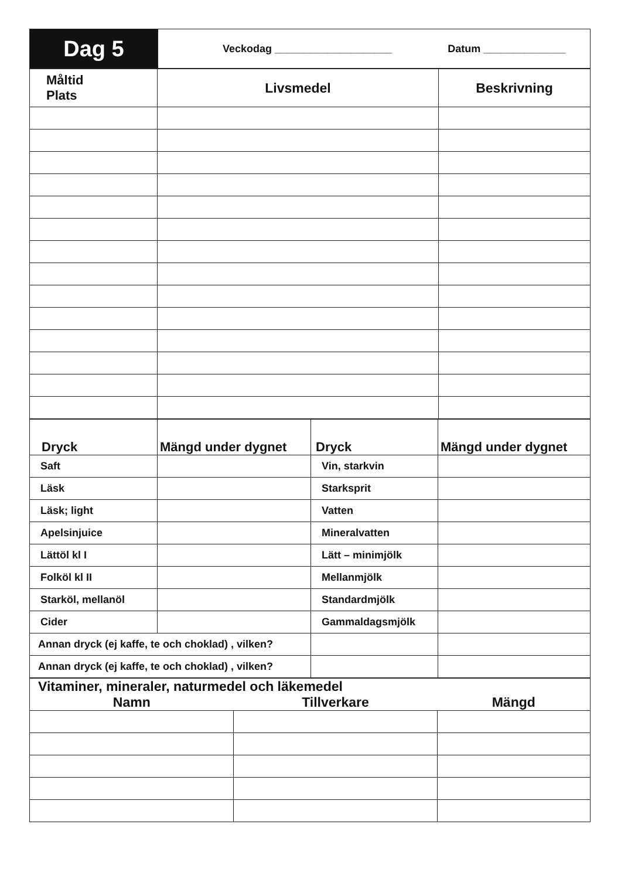| Dag 5 | Veckodag ____________________ Datum ______________ |
| Måltid Plats | Livsmedel | Beskrivning |
| --- | --- | --- |
| Dryck | Mängd under dygnet | Dryck | Mängd under dygnet |
| --- | --- | --- | --- |
| Saft | | Vin, starkvin | |
| Läsk | | Starksprit | |
| Läsk; light | | Vatten | |
| Apelsinjuice | | Mineralvatten | |
| Lättöl kl I | | Lätt – minimjölk | |
| Folköl kl II | | Mellanmjölk | |
| Starköl, mellanöl | | Standardmjölk | |
| Cider | | Gammaldagsmjölk | |
| Annan dryck (ej kaffe, te och choklad) , vilken? | | | |
| Annan dryck (ej kaffe, te och choklad) , vilken? | | | |
| Vitaminer, mineraler, naturmedel och läkemedel | | |
| --- | --- | --- |
| Namn | Tillverkare | Mängd |